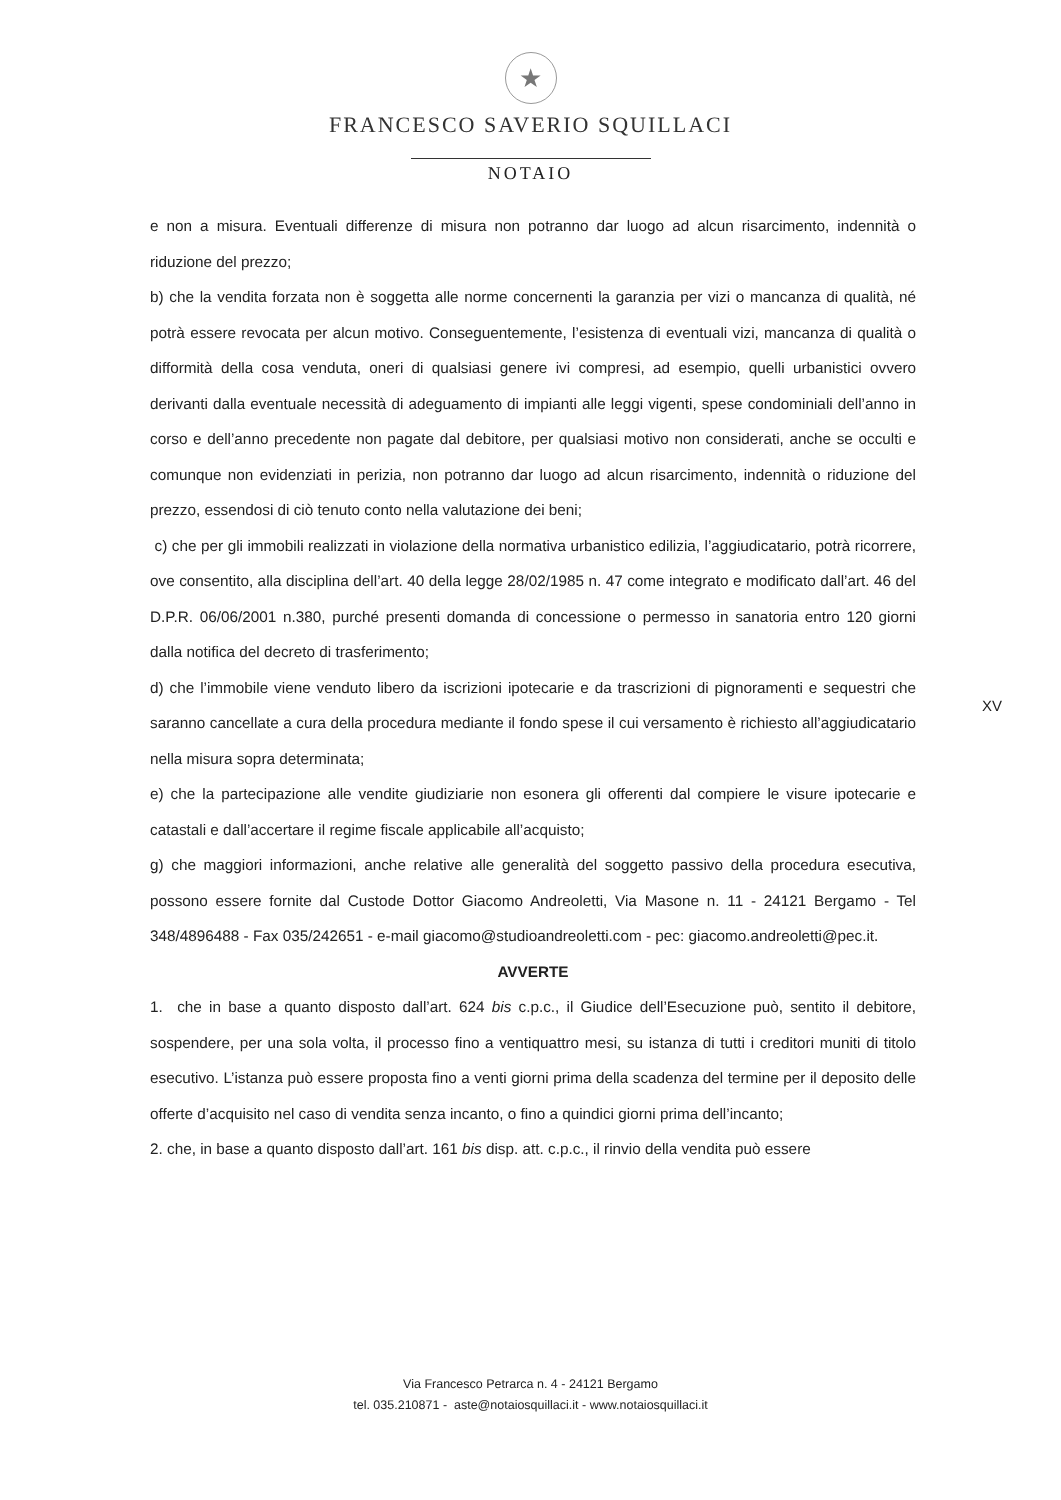★
FRANCESCO SAVERIO SQUILLACI
NOTAIO
e non a misura. Eventuali differenze di misura non potranno dar luogo ad alcun risarcimento, indennità o riduzione del prezzo;
b) che la vendita forzata non è soggetta alle norme concernenti la garanzia per vizi o mancanza di qualità, né potrà essere revocata per alcun motivo. Conseguentemente, l’esistenza di eventuali vizi, mancanza di qualità o difformità della cosa venduta, oneri di qualsiasi genere ivi compresi, ad esempio, quelli urbanistici ovvero derivanti dalla eventuale necessità di adeguamento di impianti alle leggi vigenti, spese condominiali dell’anno in corso e dell’anno precedente non pagate dal debitore, per qualsiasi motivo non considerati, anche se occulti e comunque non evidenziati in perizia, non potranno dar luogo ad alcun risarcimento, indennità o riduzione del prezzo, essendosi di ciò tenuto conto nella valutazione dei beni;
c) che per gli immobili realizzati in violazione della normativa urbanistico edilizia, l’aggiudicatario, potrà ricorrere, ove consentito, alla disciplina dell’art. 40 della legge 28/02/1985 n. 47 come integrato e modificato dall’art. 46 del D.P.R. 06/06/2001 n.380, purché presenti domanda di concessione o permesso in sanatoria entro 120 giorni dalla notifica del decreto di trasferimento;
d) che l’immobile viene venduto libero da iscrizioni ipotecarie e da trascrizioni di pignoramenti e sequestri che saranno cancellate a cura della procedura mediante il fondo spese il cui versamento è richiesto all’aggiudicatario nella misura sopra determinata;
e) che la partecipazione alle vendite giudiziarie non esonera gli offerenti dal compiere le visure ipotecarie e catastali e dall’accertare il regime fiscale applicabile all’acquisto;
g) che maggiori informazioni, anche relative alle generalità del soggetto passivo della procedura esecutiva, possono essere fornite dal Custode Dottor Giacomo Andreoletti, Via Masone n. 11 - 24121 Bergamo - Tel 348/4896488 - Fax 035/242651 - e-mail giacomo@studioandreoletti.com - pec: giacomo.andreoletti@pec.it.
AVVERTE
1. che in base a quanto disposto dall’art. 624 bis c.p.c., il Giudice dell’Esecuzione può, sentito il debitore, sospendere, per una sola volta, il processo fino a ventiquattro mesi, su istanza di tutti i creditori muniti di titolo esecutivo. L’istanza può essere proposta fino a venti giorni prima della scadenza del termine per il deposito delle offerte d’acquisito nel caso di vendita senza incanto, o fino a quindici giorni prima dell’incanto;
2. che, in base a quanto disposto dall’art. 161 bis disp. att. c.p.c., il rinvio della vendita può essere
XV
Via Francesco Petrarca n. 4 - 24121 Bergamo
tel. 035.210871 - aste@notaiosquillaci.it - www.notaiosquillaci.it